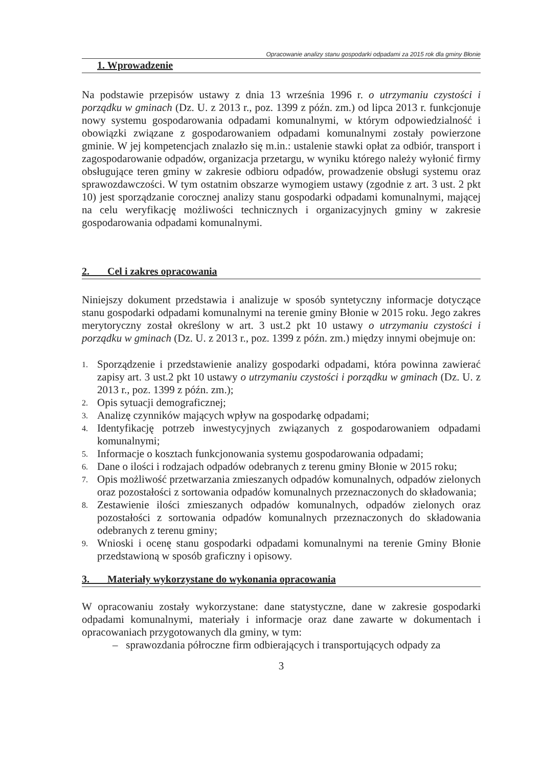Opracowanie analizy stanu gospodarki odpadami za 2015 rok dla gminy Błonie
1. Wprowadzenie
Na podstawie przepisów ustawy z dnia 13 września 1996 r. o utrzymaniu czystości i porządku w gminach (Dz. U. z 2013 r., poz. 1399 z późn. zm.) od lipca 2013 r. funkcjonuje nowy systemu gospodarowania odpadami komunalnymi, w którym odpowiedzialność i obowiązki związane z gospodarowaniem odpadami komunalnymi zostały powierzone gminie. W jej kompetencjach znalazło się m.in.: ustalenie stawki opłat za odbiór, transport i zagospodarowanie odpadów, organizacja przetargu, w wyniku którego należy wyłonić firmy obsługujące teren gminy w zakresie odbioru odpadów, prowadzenie obsługi systemu oraz sprawozdawczości. W tym ostatnim obszarze wymogiem ustawy (zgodnie z art. 3 ust. 2 pkt 10) jest sporządzanie corocznej analizy stanu gospodarki odpadami komunalnymi, mającej na celu weryfikację możliwości technicznych i organizacyjnych gminy w zakresie gospodarowania odpadami komunalnymi.
2. Cel i zakres opracowania
Niniejszy dokument przedstawia i analizuje w sposób syntetyczny informacje dotyczące stanu gospodarki odpadami komunalnymi na terenie gminy Błonie w 2015 roku. Jego zakres merytoryczny został określony w art. 3 ust.2 pkt 10 ustawy o utrzymaniu czystości i porządku w gminach (Dz. U. z 2013 r., poz. 1399 z późn. zm.) między innymi obejmuje on:
1. Sporządzenie i przedstawienie analizy gospodarki odpadami, która powinna zawierać zapisy art. 3 ust.2 pkt 10 ustawy o utrzymaniu czystości i porządku w gminach (Dz. U. z 2013 r., poz. 1399 z późn. zm.);
2. Opis sytuacji demograficznej;
3. Analizę czynników mających wpływ na gospodarkę odpadami;
4. Identyfikację potrzeb inwestycyjnych związanych z gospodarowaniem odpadami komunalnymi;
5. Informacje o kosztach funkcjonowania systemu gospodarowania odpadami;
6. Dane o ilości i rodzajach odpadów odebranych z terenu gminy Błonie w 2015 roku;
7. Opis możliwość przetwarzania zmieszanych odpadów komunalnych, odpadów zielonych oraz pozostałości z sortowania odpadów komunalnych przeznaczonych do składowania;
8. Zestawienie ilości zmieszanych odpadów komunalnych, odpadów zielonych oraz pozostałości z sortowania odpadów komunalnych przeznaczonych do składowania odebranych z terenu gminy;
9. Wnioski i ocenę stanu gospodarki odpadami komunalnymi na terenie Gminy Błonie przedstawioną w sposób graficzny i opisowy.
3. Materiały wykorzystane do wykonania opracowania
W opracowaniu zostały wykorzystane: dane statystyczne, dane w zakresie gospodarki odpadami komunalnymi, materiały i informacje oraz dane zawarte w dokumentach i opracowaniach przygotowanych dla gminy, w tym:
– sprawozdania półroczne firm odbierających i transportujących odpady za
3